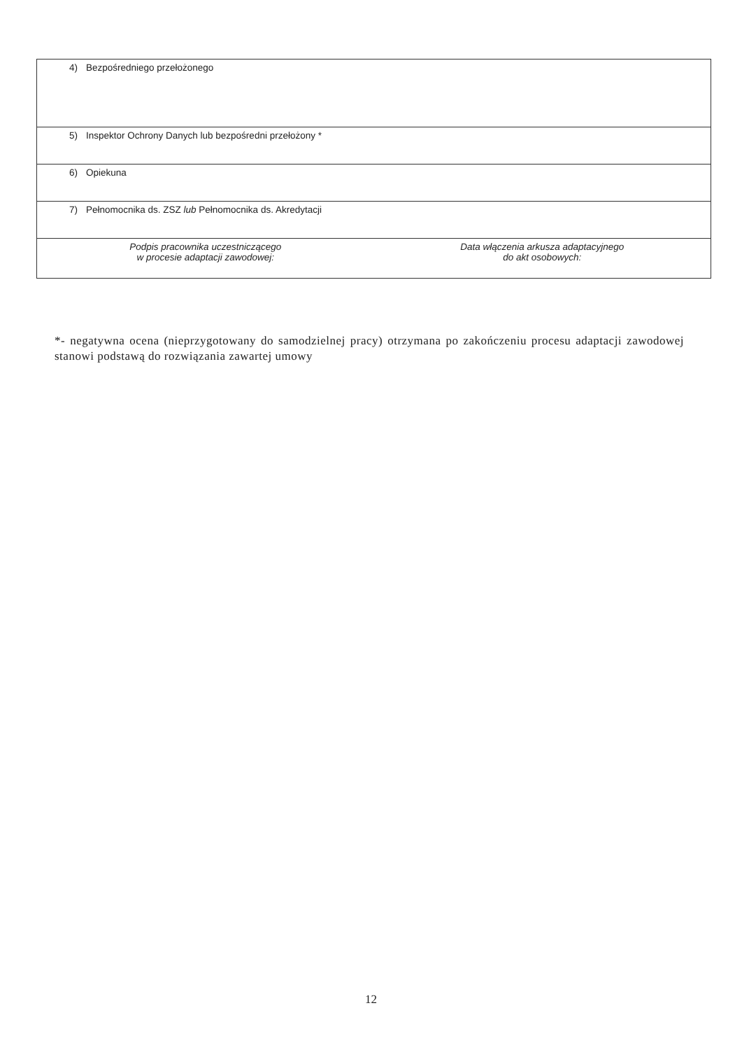| 4) Bezpośredniego przełożonego | |
| 5) Inspektor Ochrony Danych lub bezpośredni przełożony * | |
| 6) Opiekuna | |
| 7) Pełnomocnika ds. ZSZ lub Pełnomocnika ds. Akredytacji | |
| Podpis pracownika uczestniczącego w procesie adaptacji zawodowej: | Data włączenia arkusza adaptacyjnego do akt osobowych: |
*- negatywna ocena (nieprzygotowany do samodzielnej pracy) otrzymana po zakończeniu procesu adaptacji zawodowej stanowi podstawą do rozwiązania zawartej umowy
12